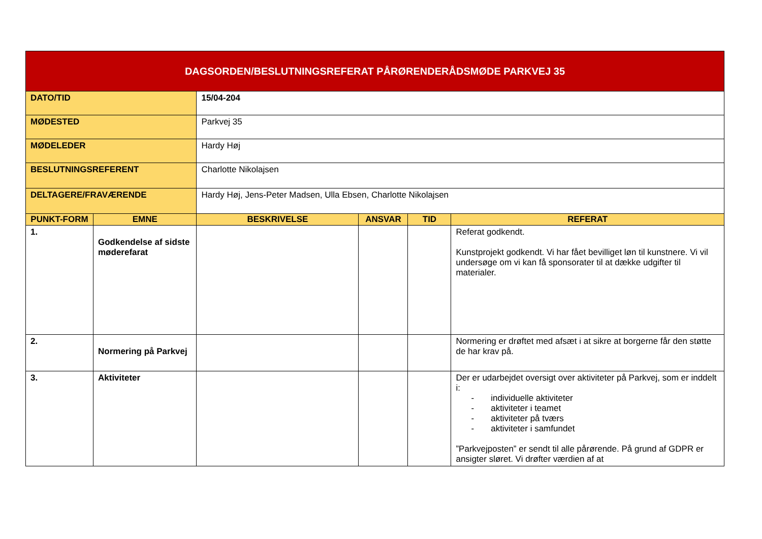| DAGSORDEN/BESLUTNINGSREFERAT PÅRØRENDERÅDSMØDE PARKVEJ 35 | | | | | | |
| DATO/TID | | 15/04-204 | | | | |
| MØDESTED | | Parkvej 35 | | | | |
| MØDELEDER | | Hardy Høj | | | | |
| BESLUTNINGSREFERENT | | Charlotte Nikolajsen | | | | |
| DELTAGERE/FRAVÆRENDE | | Hardy Høj, Jens-Peter Madsen, Ulla Ebsen, Charlotte Nikolajsen | | | | |
| PUNKT-FORM | EMNE | | BESKRIVELSE | ANSVAR | TID | REFERAT |
| 1. | Godkendelse af sidste møderefarat | | | | | Referat godkendt. Kunstprojekt godkendt. Vi har fået bevilliget løn til kunstnere. Vi vil undersøge om vi kan få sponsorater til at dække udgifter til materialer. |
| 2. | Normering på Parkvej | | | | | Normering er drøftet med afsæt i at sikre at borgerne får den støtte de har krav på. |
| 3. | Aktiviteter | | | | | Der er udarbejdet oversigt over aktiviteter på Parkvej, som er inddelt i: - individuelle aktiviteter - aktiviteter i teamet - aktiviteter på tværs - aktiviteter i samfundet ”Parkvejposten” er sendt til alle pårørende. På grund af GDPR er ansigter sløret. Vi drøfter værdien af at |